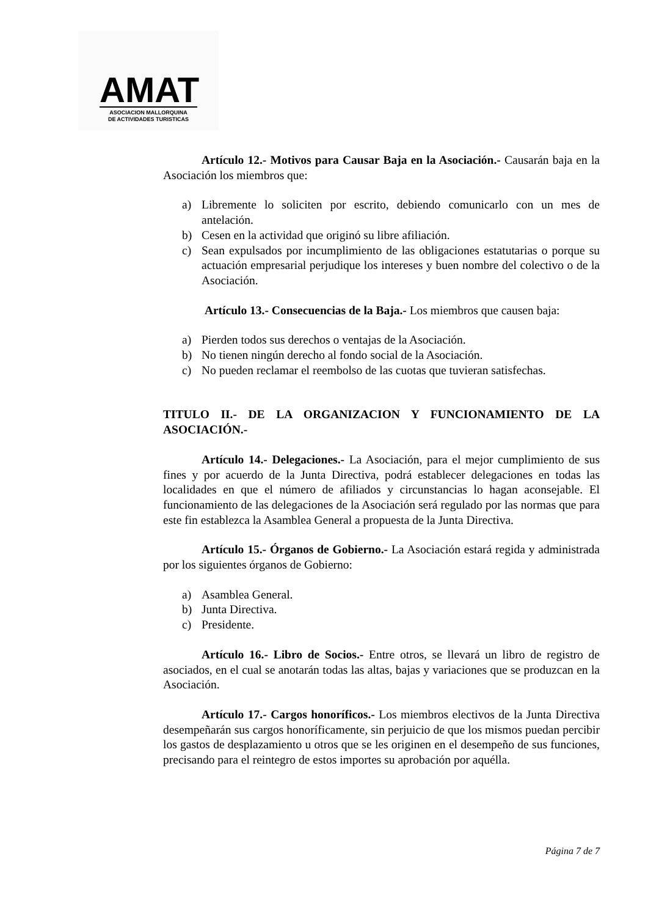AMAT
ASOCIACION MALLORQUINA
DE ACTIVIDADES TURISTICAS
Artículo 12.- Motivos para Causar Baja en la Asociación.- Causarán baja en la Asociación los miembros que:
a) Libremente lo soliciten por escrito, debiendo comunicarlo con un mes de antelación.
b) Cesen en la actividad que originó su libre afiliación.
c) Sean expulsados por incumplimiento de las obligaciones estatutarias o porque su actuación empresarial perjudique los intereses y buen nombre del colectivo o de la Asociación.
Artículo 13.- Consecuencias de la Baja.- Los miembros que causen baja:
a) Pierden todos sus derechos o ventajas de la Asociación.
b) No tienen ningún derecho al fondo social de la Asociación.
c) No pueden reclamar el reembolso de las cuotas que tuvieran satisfechas.
TITULO II.- DE LA ORGANIZACION Y FUNCIONAMIENTO DE LA ASOCIACIÓN.-
Artículo 14.- Delegaciones.- La Asociación, para el mejor cumplimiento de sus fines y por acuerdo de la Junta Directiva, podrá establecer delegaciones en todas las localidades en que el número de afiliados y circunstancias lo hagan aconsejable. El funcionamiento de las delegaciones de la Asociación será regulado por las normas que para este fin establezca la Asamblea General a propuesta de la Junta Directiva.
Artículo 15.- Órganos de Gobierno.- La Asociación estará regida y administrada por los siguientes órganos de Gobierno:
a) Asamblea General.
b) Junta Directiva.
c) Presidente.
Artículo 16.- Libro de Socios.- Entre otros, se llevará un libro de registro de asociados, en el cual se anotarán todas las altas, bajas y variaciones que se produzcan en la Asociación.
Artículo 17.- Cargos honoríficos.- Los miembros electivos de la Junta Directiva desempeñarán sus cargos honoríficamente, sin perjuicio de que los mismos puedan percibir los gastos de desplazamiento u otros que se les originen en el desempeño de sus funciones, precisando para el reintegro de estos importes su aprobación por aquélla.
Página 7 de 7